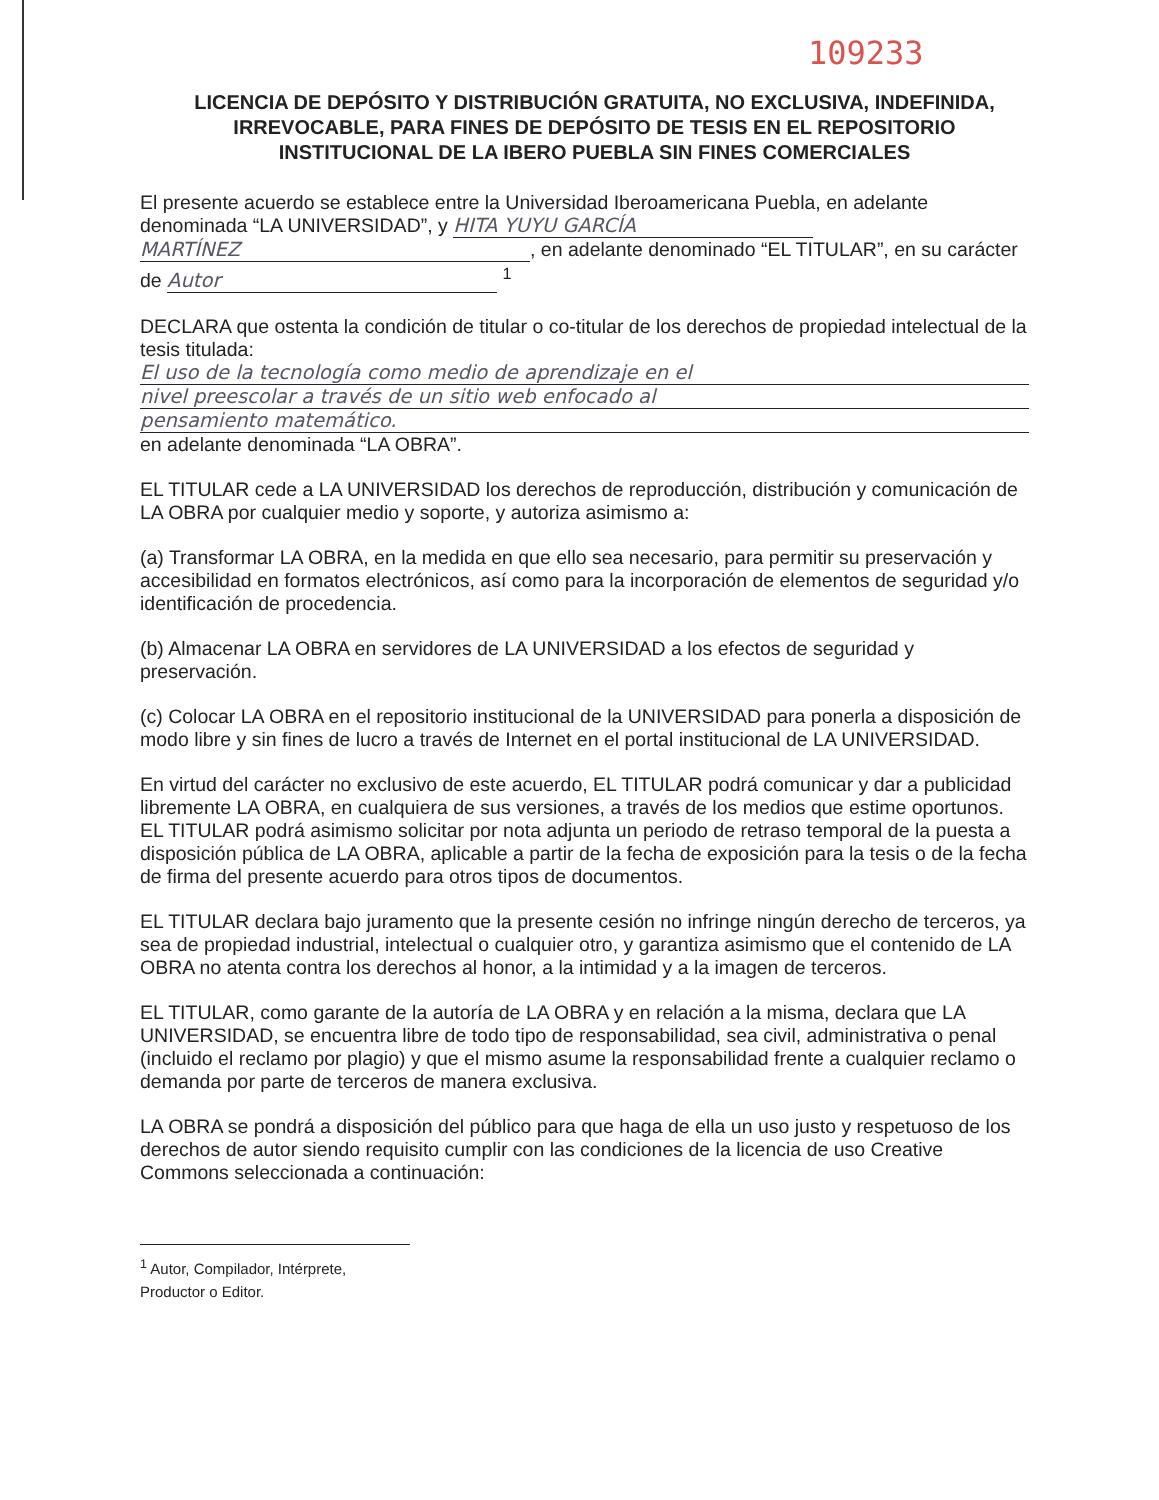109233
LICENCIA DE DEPÓSITO Y DISTRIBUCIÓN GRATUITA, NO EXCLUSIVA, INDEFINIDA, IRREVOCABLE, PARA FINES DE DEPÓSITO DE TESIS EN EL REPOSITORIO INSTITUCIONAL DE LA IBERO PUEBLA SIN FINES COMERCIALES
El presente acuerdo se establece entre la Universidad Iberoamericana Puebla, en adelante denominada “LA UNIVERSIDAD”, y HITA YUYU GARCÍA MARTÍNEZ, en adelante denominado “EL TITULAR”, en su carácter de Autor <sup>1</sup>
DECLARA que ostenta la condición de titular o co-titular de los derechos de propiedad intelectual de la tesis titulada:
El uso de la tecnología como medio de aprendizaje en el
nivel preescolar a través de un sitio web enfocado al
pensamiento matemático.
en adelante denominada “LA OBRA”.
EL TITULAR cede a LA UNIVERSIDAD los derechos de reproducción, distribución y comunicación de LA OBRA por cualquier medio y soporte, y autoriza asimismo a:
(a) Transformar LA OBRA, en la medida en que ello sea necesario, para permitir su preservación y accesibilidad en formatos electrónicos, así como para la incorporación de elementos de seguridad y/o identificación de procedencia.
(b) Almacenar LA OBRA en servidores de LA UNIVERSIDAD a los efectos de seguridad y preservación.
(c) Colocar LA OBRA en el repositorio institucional de la UNIVERSIDAD para ponerla a disposición de modo libre y sin fines de lucro a través de Internet en el portal institucional de LA UNIVERSIDAD.
En virtud del carácter no exclusivo de este acuerdo, EL TITULAR podrá comunicar y dar a publicidad libremente LA OBRA, en cualquiera de sus versiones, a través de los medios que estime oportunos. EL TITULAR podrá asimismo solicitar por nota adjunta un periodo de retraso temporal de la puesta a disposición pública de LA OBRA, aplicable a partir de la fecha de exposición para la tesis o de la fecha de firma del presente acuerdo para otros tipos de documentos.
EL TITULAR declara bajo juramento que la presente cesión no infringe ningún derecho de terceros, ya sea de propiedad industrial, intelectual o cualquier otro, y garantiza asimismo que el contenido de LA OBRA no atenta contra los derechos al honor, a la intimidad y a la imagen de terceros.
EL TITULAR, como garante de la autoría de LA OBRA y en relación a la misma, declara que LA UNIVERSIDAD, se encuentra libre de todo tipo de responsabilidad, sea civil, administrativa o penal (incluido el reclamo por plagio) y que el mismo asume la responsabilidad frente a cualquier reclamo o demanda por parte de terceros de manera exclusiva.
LA OBRA se pondrá a disposición del público para que haga de ella un uso justo y respetuoso de los derechos de autor siendo requisito cumplir con las condiciones de la licencia de uso Creative Commons seleccionada a continuación:
<sup>1</sup> Autor, Compilador, Intérprete, Productor o Editor.